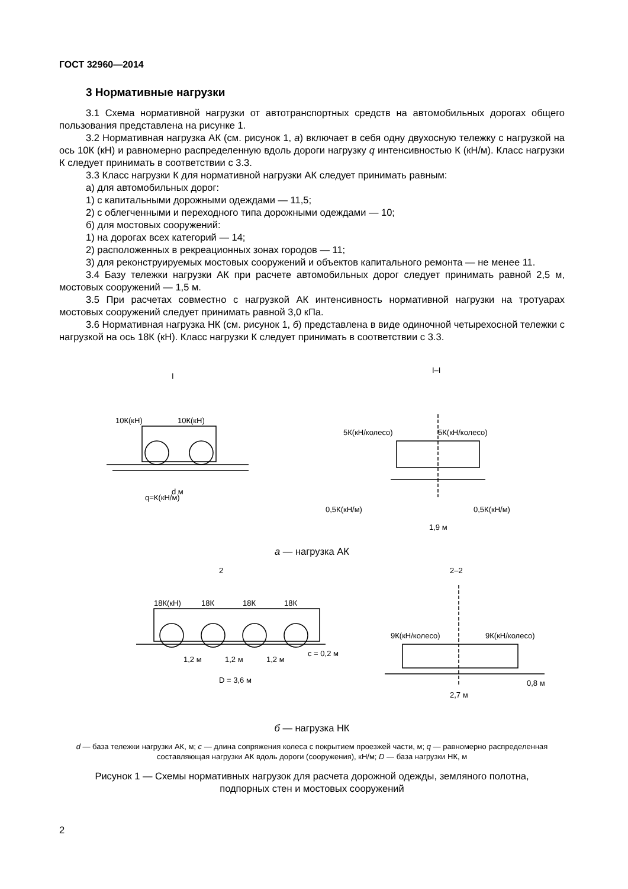ГОСТ 32960—2014
3 Нормативные нагрузки
3.1 Схема нормативной нагрузки от автотранспортных средств на автомобильных дорогах общего пользования представлена на рисунке 1.
3.2 Нормативная нагрузка АК (см. рисунок 1, а) включает в себя одну двухосную тележку с нагрузкой на ось 10К (кН) и равномерно распределенную вдоль дороги нагрузку q интенсивностью К (кН/м). Класс нагрузки К следует принимать в соответствии с 3.3.
3.3 Класс нагрузки К для нормативной нагрузки АК следует принимать равным:
а) для автомобильных дорог:
1) с капитальными дорожными одеждами — 11,5;
2) с облегченными и переходного типа дорожными одеждами — 10;
б) для мостовых сооружений:
1) на дорогах всех категорий — 14;
2) расположенных в рекреационных зонах городов — 11;
3) для реконструируемых мостовых сооружений и объектов капитального ремонта — не менее 11.
3.4 Базу тележки нагрузки АК при расчете автомобильных дорог следует принимать равной 2,5 м, мостовых сооружений — 1,5 м.
3.5 При расчетах совместно с нагрузкой АК интенсивность нормативной нагрузки на тротуарах мостовых сооружений следует принимать равной 3,0 кПа.
3.6 Нормативная нагрузка НК (см. рисунок 1, б) представлена в виде одиночной четырехосной тележки с нагрузкой на ось 18К (кН). Класс нагрузки К следует принимать в соответствии с 3.3.
10К(кН)
10К(кН)
q=К(кН/м)
d м
5К(кН/колесо)
5К(кН/колесо)
0,5К(кН/м)
0,5К(кН/м)
1,9 м
I–I
I
а — нагрузка АК
18К(кН)
18К
18К
18К
1,2 м
1,2 м
1,2 м
c = 0,2 м
D = 3,6 м
2
2–2
9К(кН/колесо)
9К(кН/колесо)
2,7 м
0,8 м
б — нагрузка НК
d — база тележки нагрузки АК, м; с — длина сопряжения колеса с покрытием проезжей части, м; q — равномерно распределенная составляющая нагрузки АК вдоль дороги (сооружения), кН/м; D — база нагрузки НК, м
Рисунок 1 — Схемы нормативных нагрузок для расчета дорожной одежды, земляного полотна,
подпорных стен и мостовых сооружений
2